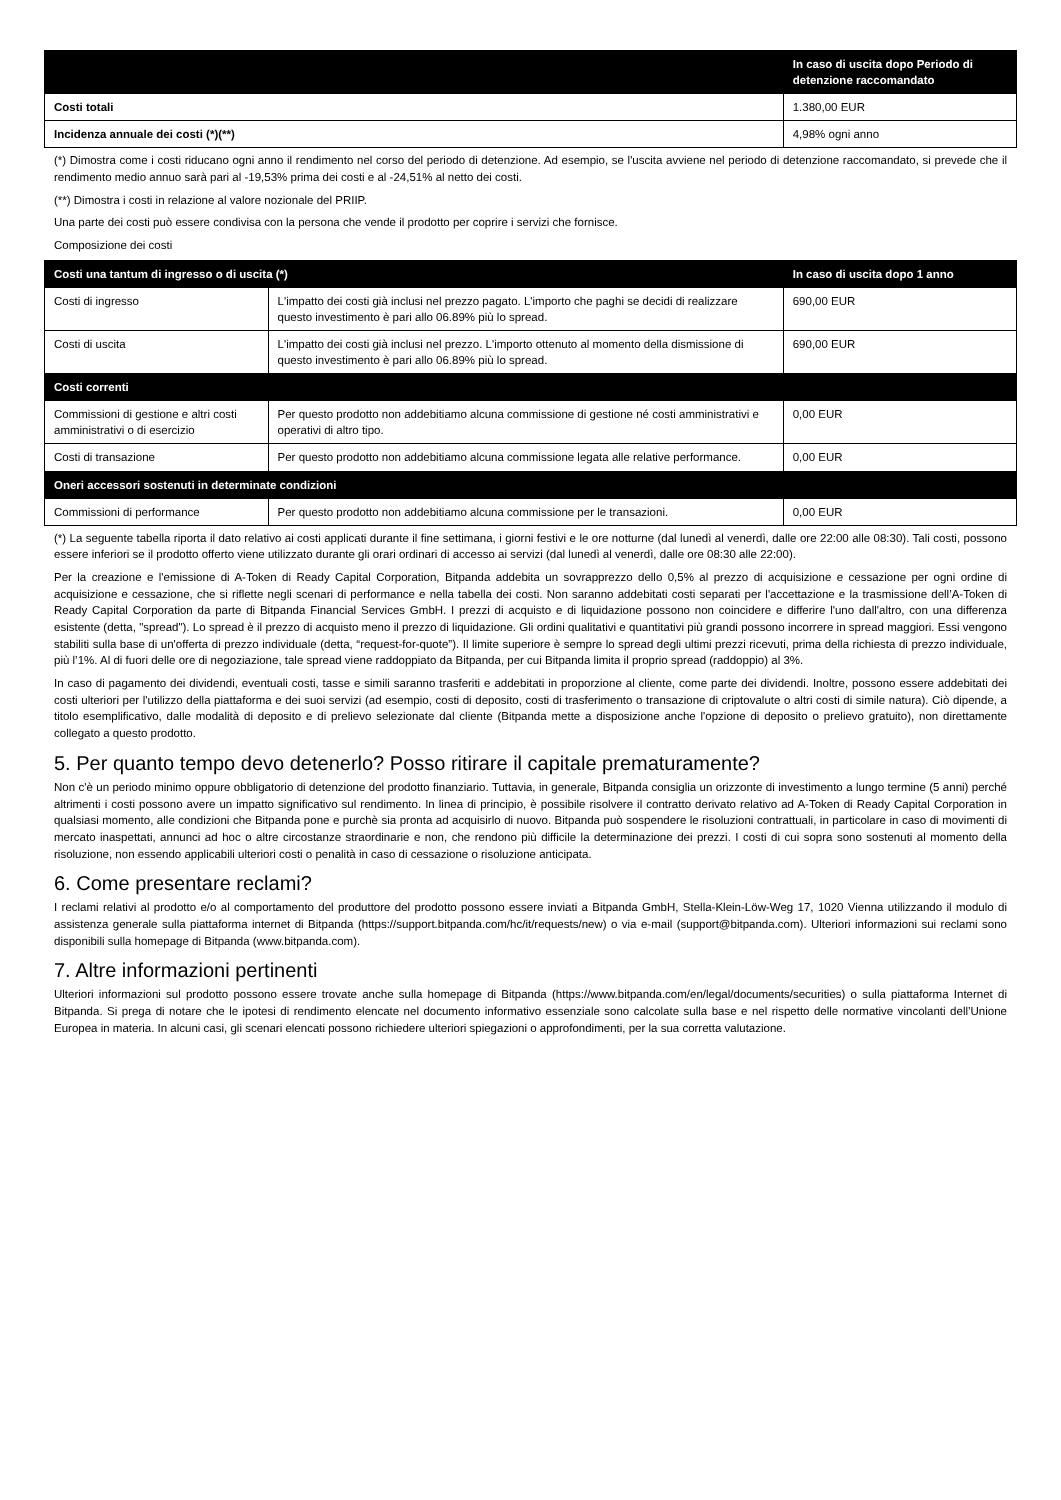| | In caso di uscita dopo Periodo di detenzione raccomandato |
| --- | --- |
| Costi totali | 1.380,00 EUR |
| Incidenza annuale dei costi (*)(**) | 4,98% ogni anno |
(*) Dimostra come i costi riducano ogni anno il rendimento nel corso del periodo di detenzione. Ad esempio, se l'uscita avviene nel periodo di detenzione raccomandato, si prevede che il rendimento medio annuo sarà pari al -19,53% prima dei costi e al -24,51% al netto dei costi.
(**) Dimostra i costi in relazione al valore nozionale del PRIIP.
Una parte dei costi può essere condivisa con la persona che vende il prodotto per coprire i servizi che fornisce.
Composizione dei costi
| Costi una tantum di ingresso o di uscita (*) | | In caso di uscita dopo 1 anno |
| --- | --- | --- |
| Costi di ingresso | L'impatto dei costi già inclusi nel prezzo pagato. L'importo che paghi se decidi di realizzare questo investimento è pari allo 06.89% più lo spread. | 690,00 EUR |
| Costi di uscita | L'impatto dei costi già inclusi nel prezzo. L'importo ottenuto al momento della dismissione di questo investimento è pari allo 06.89% più lo spread. | 690,00 EUR |
| Costi correnti | | |
| Commissioni di gestione e altri costi amministrativi o di esercizio | Per questo prodotto non addebitiamo alcuna commissione di gestione né costi amministrativi e operativi di altro tipo. | 0,00 EUR |
| Costi di transazione | Per questo prodotto non addebitiamo alcuna commissione legata alle relative performance. | 0,00 EUR |
| Oneri accessori sostenuti in determinate condizioni | | |
| Commissioni di performance | Per questo prodotto non addebitiamo alcuna commissione per le transazioni. | 0,00 EUR |
(*) La seguente tabella riporta il dato relativo ai costi applicati durante il fine settimana, i giorni festivi e le ore notturne (dal lunedì al venerdì, dalle ore 22:00 alle 08:30). Tali costi, possono essere inferiori se il prodotto offerto viene utilizzato durante gli orari ordinari di accesso ai servizi (dal lunedì al venerdì, dalle ore 08:30 alle 22:00).
Per la creazione e l'emissione di A-Token di Ready Capital Corporation, Bitpanda addebita un sovrapprezzo dello 0,5% al prezzo di acquisizione e cessazione per ogni ordine di acquisizione e cessazione, che si riflette negli scenari di performance e nella tabella dei costi. Non saranno addebitati costi separati per l'accettazione e la trasmissione dell’A-Token di Ready Capital Corporation da parte di Bitpanda Financial Services GmbH. I prezzi di acquisto e di liquidazione possono non coincidere e differire l'uno dall'altro, con una differenza esistente (detta, "spread"). Lo spread è il prezzo di acquisto meno il prezzo di liquidazione. Gli ordini qualitativi e quantitativi più grandi possono incorrere in spread maggiori. Essi vengono stabiliti sulla base di un'offerta di prezzo individuale (detta, “request-for-quote”). Il limite superiore è sempre lo spread degli ultimi prezzi ricevuti, prima della richiesta di prezzo individuale, più l’1%. Al di fuori delle ore di negoziazione, tale spread viene raddoppiato da Bitpanda, per cui Bitpanda limita il proprio spread (raddoppio) al 3%.
In caso di pagamento dei dividendi, eventuali costi, tasse e simili saranno trasferiti e addebitati in proporzione al cliente, come parte dei dividendi. Inoltre, possono essere addebitati dei costi ulteriori per l'utilizzo della piattaforma e dei suoi servizi (ad esempio, costi di deposito, costi di trasferimento o transazione di criptovalute o altri costi di simile natura). Ciò dipende, a titolo esemplificativo, dalle modalità di deposito e di prelievo selezionate dal cliente (Bitpanda mette a disposizione anche l'opzione di deposito o prelievo gratuito), non direttamente collegato a questo prodotto.
5. Per quanto tempo devo detenerlo? Posso ritirare il capitale prematuramente?
Non c'è un periodo minimo oppure obbligatorio di detenzione del prodotto finanziario. Tuttavia, in generale, Bitpanda consiglia un orizzonte di investimento a lungo termine (5 anni) perché altrimenti i costi possono avere un impatto significativo sul rendimento. In linea di principio, è possibile risolvere il contratto derivato relativo ad A-Token di Ready Capital Corporation in qualsiasi momento, alle condizioni che Bitpanda pone e purchè sia pronta ad acquisirlo di nuovo. Bitpanda può sospendere le risoluzioni contrattuali, in particolare in caso di movimenti di mercato inaspettati, annunci ad hoc o altre circostanze straordinarie e non, che rendono più difficile la determinazione dei prezzi. I costi di cui sopra sono sostenuti al momento della risoluzione, non essendo applicabili ulteriori costi o penalità in caso di cessazione o risoluzione anticipata.
6. Come presentare reclami?
I reclami relativi al prodotto e/o al comportamento del produttore del prodotto possono essere inviati a Bitpanda GmbH, Stella-Klein-Löw-Weg 17, 1020 Vienna utilizzando il modulo di assistenza generale sulla piattaforma internet di Bitpanda (https://support.bitpanda.com/hc/it/requests/new) o via e-mail (support@bitpanda.com). Ulteriori informazioni sui reclami sono disponibili sulla homepage di Bitpanda (www.bitpanda.com).
7. Altre informazioni pertinenti
Ulteriori informazioni sul prodotto possono essere trovate anche sulla homepage di Bitpanda (https://www.bitpanda.com/en/legal/documents/securities) o sulla piattaforma Internet di Bitpanda. Si prega di notare che le ipotesi di rendimento elencate nel documento informativo essenziale sono calcolate sulla base e nel rispetto delle normative vincolanti dell’Unione Europea in materia. In alcuni casi, gli scenari elencati possono richiedere ulteriori spiegazioni o approfondimenti, per la sua corretta valutazione.